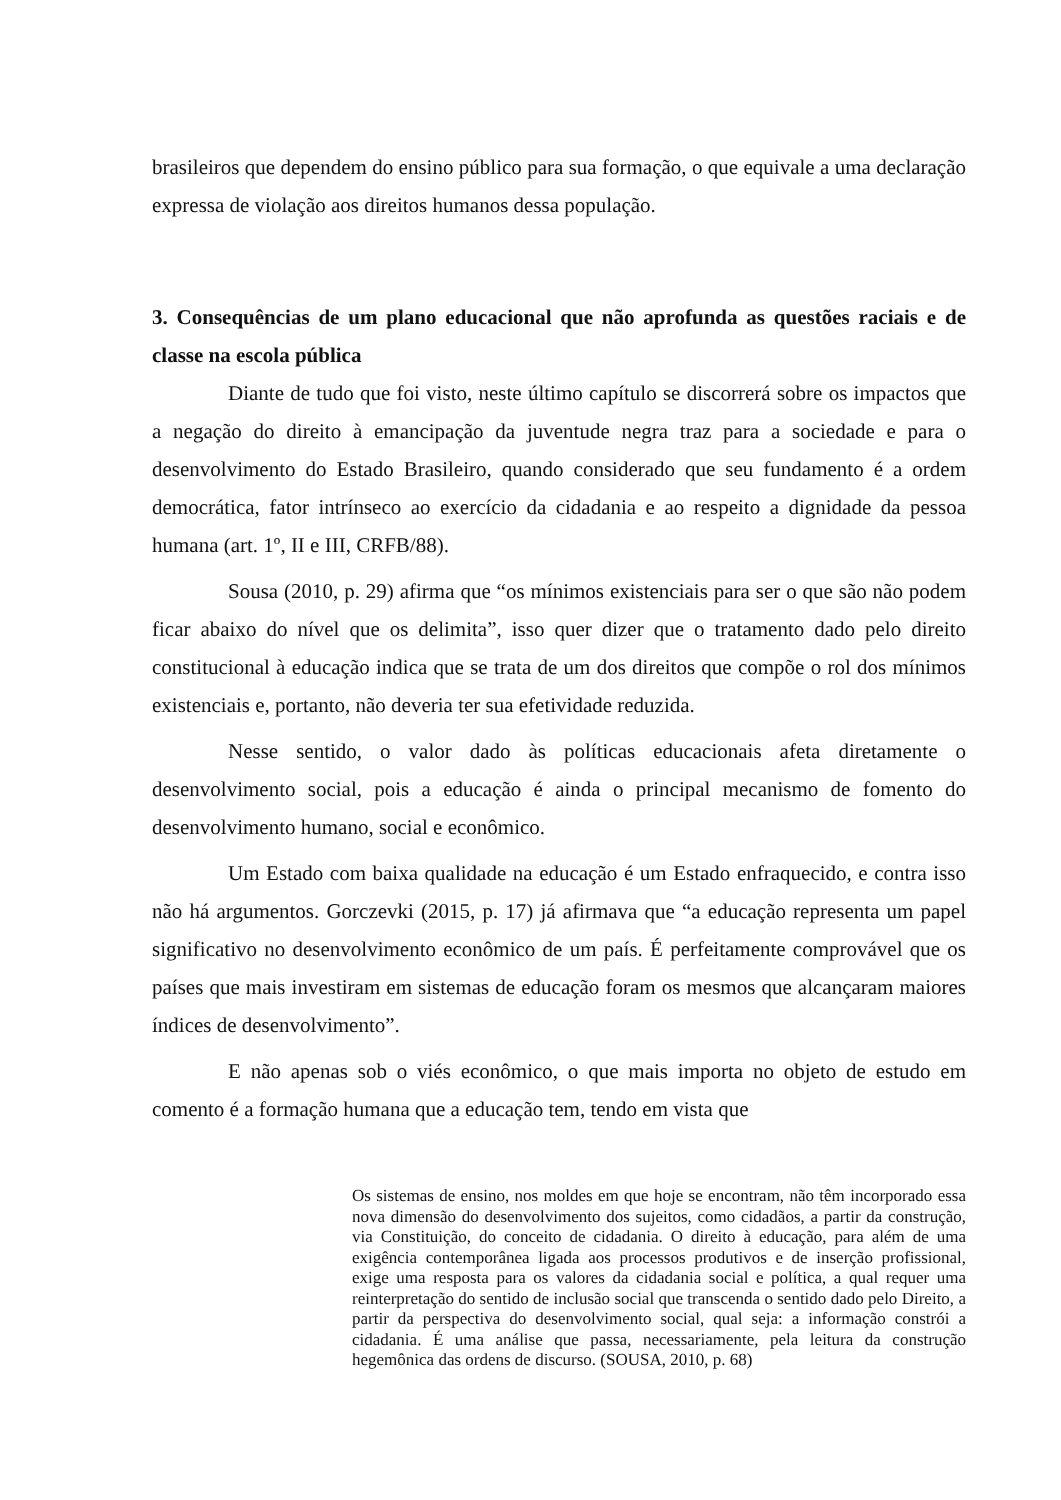brasileiros que dependem do ensino público para sua formação, o que equivale a uma declaração expressa de violação aos direitos humanos dessa população.
3. Consequências de um plano educacional que não aprofunda as questões raciais e de classe na escola pública
Diante de tudo que foi visto, neste último capítulo se discorrerá sobre os impactos que a negação do direito à emancipação da juventude negra traz para a sociedade e para o desenvolvimento do Estado Brasileiro, quando considerado que seu fundamento é a ordem democrática, fator intrínseco ao exercício da cidadania e ao respeito a dignidade da pessoa humana (art. 1º, II e III, CRFB/88).
Sousa (2010, p. 29) afirma que “os mínimos existenciais para ser o que são não podem ficar abaixo do nível que os delimita”, isso quer dizer que o tratamento dado pelo direito constitucional à educação indica que se trata de um dos direitos que compõe o rol dos mínimos existenciais e, portanto, não deveria ter sua efetividade reduzida.
Nesse sentido, o valor dado às políticas educacionais afeta diretamente o desenvolvimento social, pois a educação é ainda o principal mecanismo de fomento do desenvolvimento humano, social e econômico.
Um Estado com baixa qualidade na educação é um Estado enfraquecido, e contra isso não há argumentos. Gorczevki (2015, p. 17) já afirmava que “a educação representa um papel significativo no desenvolvimento econômico de um país. É perfeitamente comprovável que os países que mais investiram em sistemas de educação foram os mesmos que alcançaram maiores índices de desenvolvimento”.
E não apenas sob o viés econômico, o que mais importa no objeto de estudo em comento é a formação humana que a educação tem, tendo em vista que
Os sistemas de ensino, nos moldes em que hoje se encontram, não têm incorporado essa nova dimensão do desenvolvimento dos sujeitos, como cidadãos, a partir da construção, via Constituição, do conceito de cidadania. O direito à educação, para além de uma exigência contemporânea ligada aos processos produtivos e de inserção profissional, exige uma resposta para os valores da cidadania social e política, a qual requer uma reinterpretação do sentido de inclusão social que transcenda o sentido dado pelo Direito, a partir da perspectiva do desenvolvimento social, qual seja: a informação constrói a cidadania. É uma análise que passa, necessariamente, pela leitura da construção hegemônica das ordens de discurso. (SOUSA, 2010, p. 68)